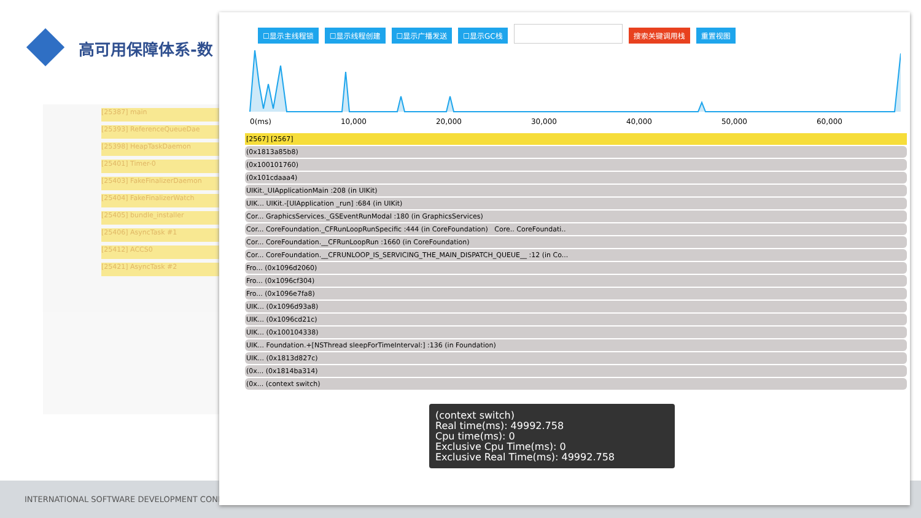高可用保障体系-数
[25387] main
[25393] ReferenceQueueDae
[25398] HeapTaskDaemon
[25401] Timer-0
[25403] FakeFinalizerDaemon
[25404] FakeFinalizerWatch
[25405] bundle_installer
[25406] AsyncTask #1
[25412] ACCS0
[25421] AsyncTask #2
INTERNATIONAL SOFTWARE DEVELOPMENT CONF
☐显示主线程锁 ☐显示线程创建 ☐显示广播发送 ☐显示GC栈 搜索关键调用栈 重置视图
0(ms) 10,000 20,000 30,000 40,000 50,000 60,000
[2567] [2567]
(0x1813a85b8)
(0x100101760)
(0x101cdaaa4)
UIKit._UIApplicationMain :208 (in UIKit)
UIK... UIKit.-[UIApplication _run] :684 (in UIKit)
Cor... GraphicsServices._GSEventRunModal :180 (in GraphicsServices)
Cor... CoreFoundation._CFRunLoopRunSpecific :444 (in CoreFoundation) Core.. CoreFoundati..
Cor... CoreFoundation.__CFRunLoopRun :1660 (in CoreFoundation)
Cor... CoreFoundation.__CFRUNLOOP_IS_SERVICING_THE_MAIN_DISPATCH_QUEUE__ :12 (in Co...
Fro... (0x1096d2060)
Fro... (0x1096cf304)
Fro... (0x1096e7fa8)
UIK... (0x1096d93a8)
UIK... (0x1096cd21c)
UIK... (0x100104338)
UIK... Foundation.+[NSThread sleepForTimeInterval:] :136 (in Foundation)
UIK... (0x1813d827c)
(0x... (0x1814ba314)
(0x... (context switch)
(context switch)
Real time(ms): 49992.758
Cpu time(ms): 0
Exclusive Cpu Time(ms): 0
Exclusive Real Time(ms): 49992.758